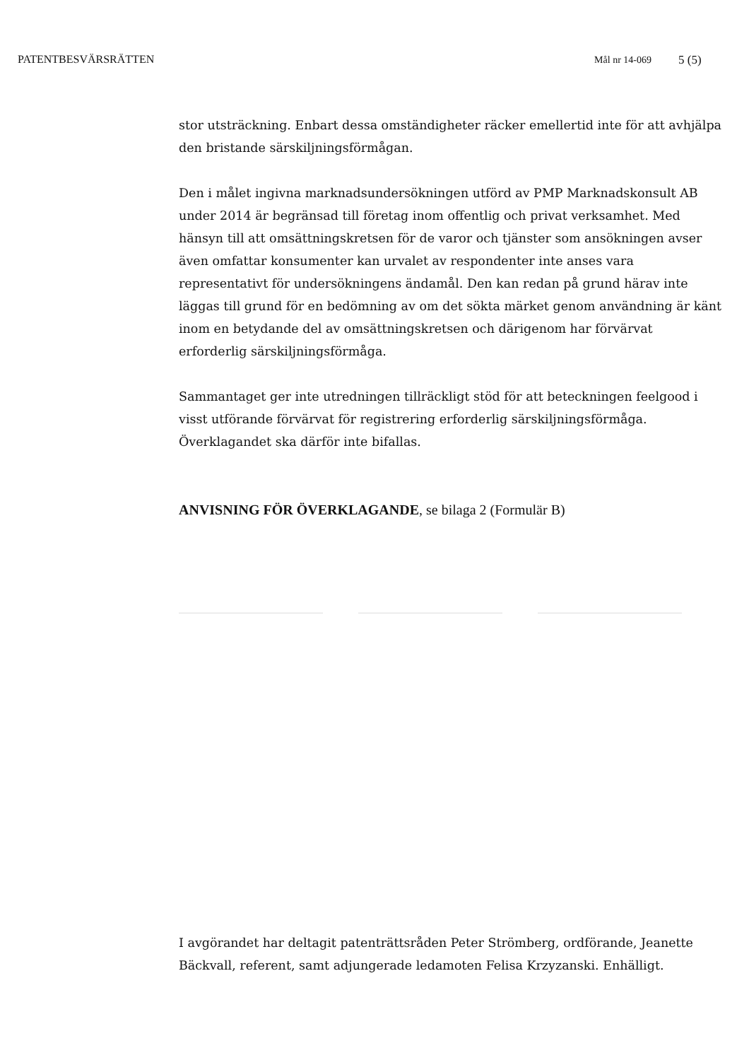PATENTBESVÄRSRÄTTEN Mål nr 14-069 5 (5)
stor utsträckning. Enbart dessa omständigheter räcker emellertid inte för att avhjälpa den bristande särskiljningsförmågan.
Den i målet ingivna marknadsundersökningen utförd av PMP Marknads­konsult AB under 2014 är begränsad till företag inom offentlig och privat verksamhet. Med hänsyn till att omsättningskretsen för de varor och tjänster som ansökningen avser även omfattar konsumenter kan urvalet av respondenter inte anses vara representativt för undersökningens ändamål. Den kan redan på grund härav inte läggas till grund för en bedömning av om det sökta märket genom användning är känt inom en betydande del av omsättningskretsen och därigenom har förvärvat erforderlig särskiljningsförmåga.
Sammantaget ger inte utredningen tillräckligt stöd för att beteckningen feelgood i visst utförande förvärvat för registrering erforderlig särskiljningsförmåga. Överklagandet ska därför inte bifallas.
ANVISNING FÖR ÖVERKLAGANDE, se bilaga 2 (Formulär B)
I avgörandet har deltagit patenträttsråden Peter Strömberg, ordförande, Jeanette Bäckvall, referent, samt adjungerade ledamoten Felisa Krzyzanski. Enhälligt.